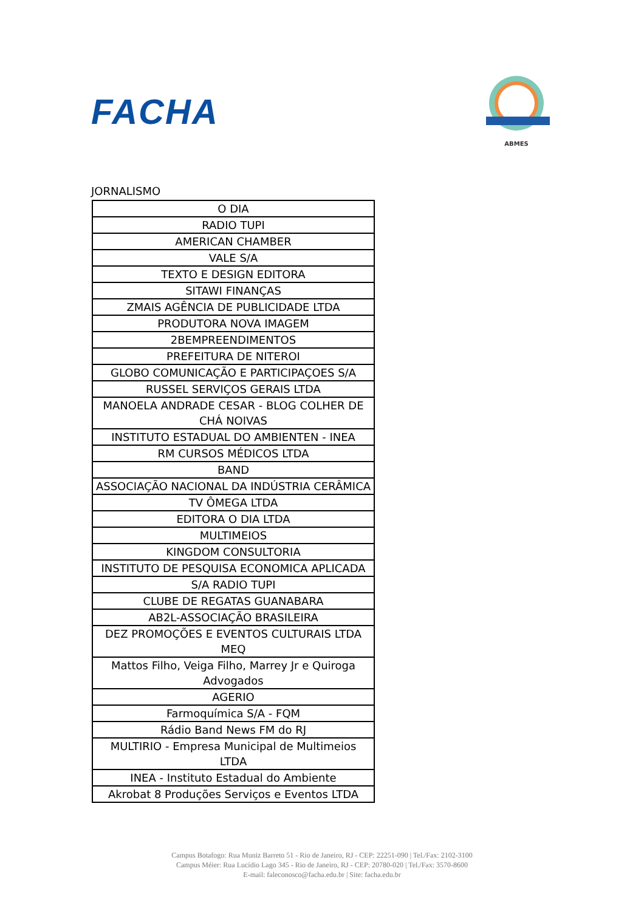FACHA
ABMES
JORNALISMO
| O DIA |
| RADIO TUPI |
| AMERICAN CHAMBER |
| VALE S/A |
| TEXTO E DESIGN EDITORA |
| SITAWI FINANÇAS |
| ZMAIS AGÊNCIA DE PUBLICIDADE LTDA |
| PRODUTORA NOVA IMAGEM |
| 2BEMPREENDIMENTOS |
| PREFEITURA DE NITEROI |
| GLOBO COMUNICAÇÃO E PARTICIPAÇOES S/A |
| RUSSEL SERVIÇOS GERAIS LTDA |
| MANOELA ANDRADE CESAR - BLOG COLHER DE CHÁ NOIVAS |
| INSTITUTO ESTADUAL DO AMBIENTEN - INEA |
| RM CURSOS MÉDICOS LTDA |
| BAND |
| ASSOCIAÇÃO NACIONAL DA INDÚSTRIA CERÂMICA |
| TV ÔMEGA LTDA |
| EDITORA O DIA LTDA |
| MULTIMEIOS |
| KINGDOM CONSULTORIA |
| INSTITUTO DE PESQUISA ECONOMICA APLICADA |
| S/A RADIO TUPI |
| CLUBE DE REGATAS GUANABARA |
| AB2L-ASSOCIAÇÃO BRASILEIRA |
| DEZ PROMOÇÕES E EVENTOS CULTURAIS LTDA MEQ |
| Mattos Filho, Veiga Filho, Marrey Jr e Quiroga Advogados |
| AGERIO |
| Farmoquímica S/A - FQM |
| Rádio Band News FM do RJ |
| MULTIRIO - Empresa Municipal de Multimeios LTDA |
| INEA - Instituto Estadual do Ambiente |
| Akrobat 8 Produções Serviços e Eventos LTDA |
Campus Botafogo: Rua Muniz Barreto 51 - Rio de Janeiro, RJ - CEP: 22251-090 | Tel./Fax: 2102-3100
Campus Méier: Rua Lucídio Lago 345 - Rio de Janeiro, RJ - CEP: 20780-020 | Tel./Fax: 3570-8600
E-mail: faleconosco@facha.edu.br | Site: facha.edu.br